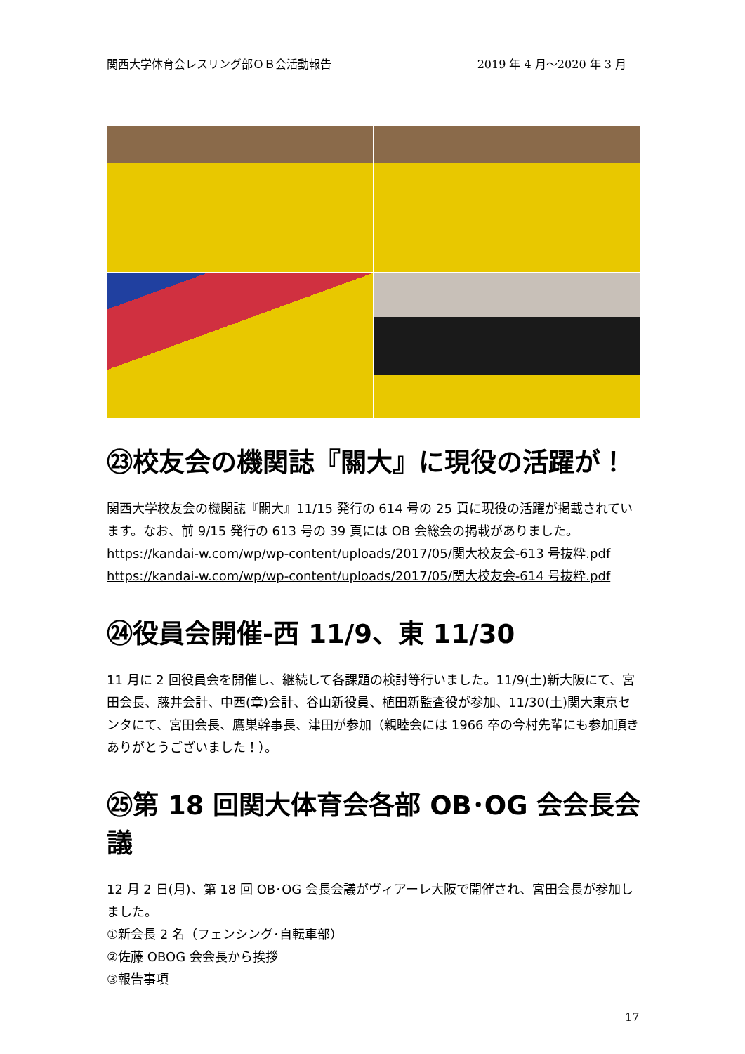関西大学体育会レスリング部ＯＢ会活動報告 2019 年 4 月～2020 年 3 月
㉓校友会の機関誌『關大』に現役の活躍が！
関西大学校友会の機関誌『關大』11/15 発行の 614 号の 25 頁に現役の活躍が掲載されています。なお、前 9/15 発行の 613 号の 39 頁には OB 会総会の掲載がありました。
https://kandai-w.com/wp/wp-content/uploads/2017/05/関大校友会-613 号抜粋.pdf
https://kandai-w.com/wp/wp-content/uploads/2017/05/関大校友会-614 号抜粋.pdf
㉔役員会開催-西 11/9、東 11/30
11 月に 2 回役員会を開催し、継続して各課題の検討等行いました。11/9(土)新大阪にて、宮田会長、藤井会計、中西(章)会計、谷山新役員、植田新監査役が参加、11/30(土)関大東京センタにて、宮田会長、鷹巣幹事長、津田が参加（親睦会には 1966 卒の今村先輩にも参加頂きありがとうございました！）。
㉕第 18 回関大体育会各部 OB･OG 会会長会議
12 月 2 日(月)、第 18 回 OB･OG 会長会議がヴィアーレ大阪で開催され、宮田会長が参加しました。
①新会長 2 名（フェンシング･自転車部）
②佐藤 OBOG 会会長から挨拶
③報告事項
17